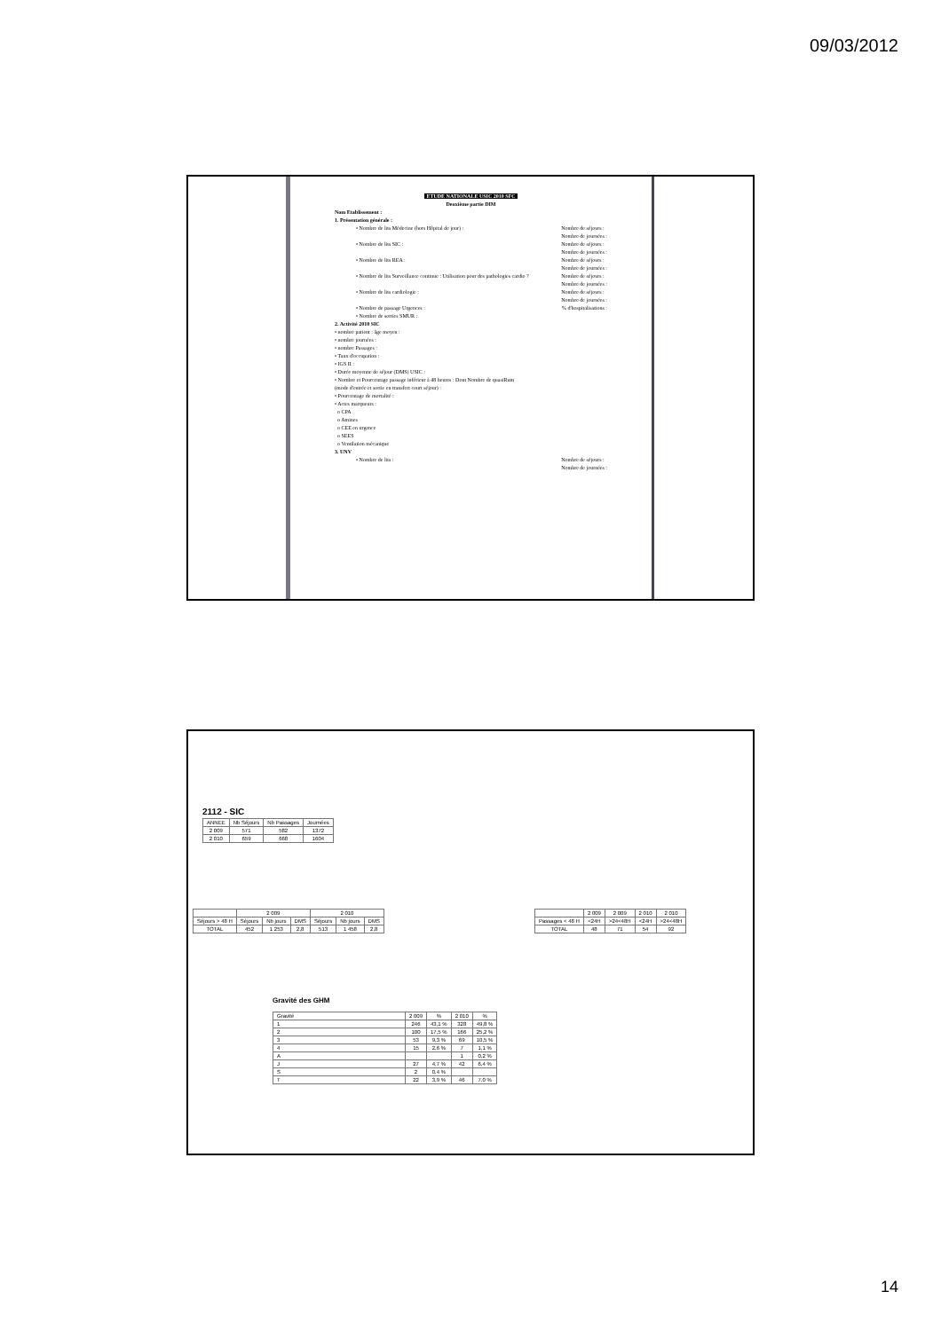09/03/2012
ETUDE NATIONALE USIC 2010 SFC
Deuxième partie DIM
Nom Etablissement :
1. Présentation générale :
• Nombre de lits Médecine (hors Hôpital de jour) : Nombre de séjours :
Nombre de journées :
• Nombre de lits SIC : Nombre de séjours :
Nombre de journées :
• Nombre de lits REA : Nombre de séjours :
Nombre de journées :
• Nombre de lits Surveillance continue : Utilisation pour des pathologies cardio ? Nombre de séjours :
Nombre de journées :
• Nombre de lits cardiologie : Nombre de séjours :
Nombre de journées :
• Nombre de passage Urgences :% d'hospitalisations :
• Nombre de sorties SMUR :
2. Activité 2010 SIC
• nombre patient : âge moyen :
• nombre journées :
• nombre Passages :
• Taux d'occupation :
• IGS II :
• Durée moyenne de séjour (DMS) USIC :
• Nombre et Pourcentage passage inférieur à 48 heures : Dont Nombre de quasiRum
(mode d'entrée et sortie en transfert court séjour) :
• Pourcentage de mortalité :
• Actes marqueurs :
o CPA
o Amines
o CEE en urgence
o SEES
o Ventilation mécanique
3. UNV
• Nombre de lits : Nombre de séjours :
Nombre de journées :
2112 - SIC
| ANNEE | Nb Séjours | Nb Passages | Journées |
| --- | --- | --- | --- |
| 2 009 | 571 | 582 | 1372 |
| 2 010 | 659 | 668 | 1604 |
| | 2 009 | | | 2 010 | | |
| Séjours > 48 H | Séjours | Nb jours | DMS | Séjours | Nb jours | DMS |
| TOTAL | 452 | 1 253 | 2,8 | 513 | 1 458 | 2,8 |
| | 2 009 | 2 009 | 2 010 | 2 010 |
| Passages < 48 H | <24H | >24<48H | <24H | >24<48H |
| TOTAL | 48 | 71 | 54 | 92 |
Gravité des GHM
| Gravité | 2 009 | % | 2 010 | % |
| --- | --- | --- | --- | --- |
| 1 | 246 | 43,1 % | 328 | 49,8 % |
| 2 | 100 | 17,5 % | 166 | 25,2 % |
| 3 | 53 | 9,3 % | 69 | 10,5 % |
| 4 | 15 | 2,6 % | 7 | 1,1 % |
| A | | | 1 | 0,2 % |
| J | 27 | 4,7 % | 42 | 6,4 % |
| S | 2 | 0,4 % | | |
| T | 22 | 3,9 % | 46 | 7,0 % |
14